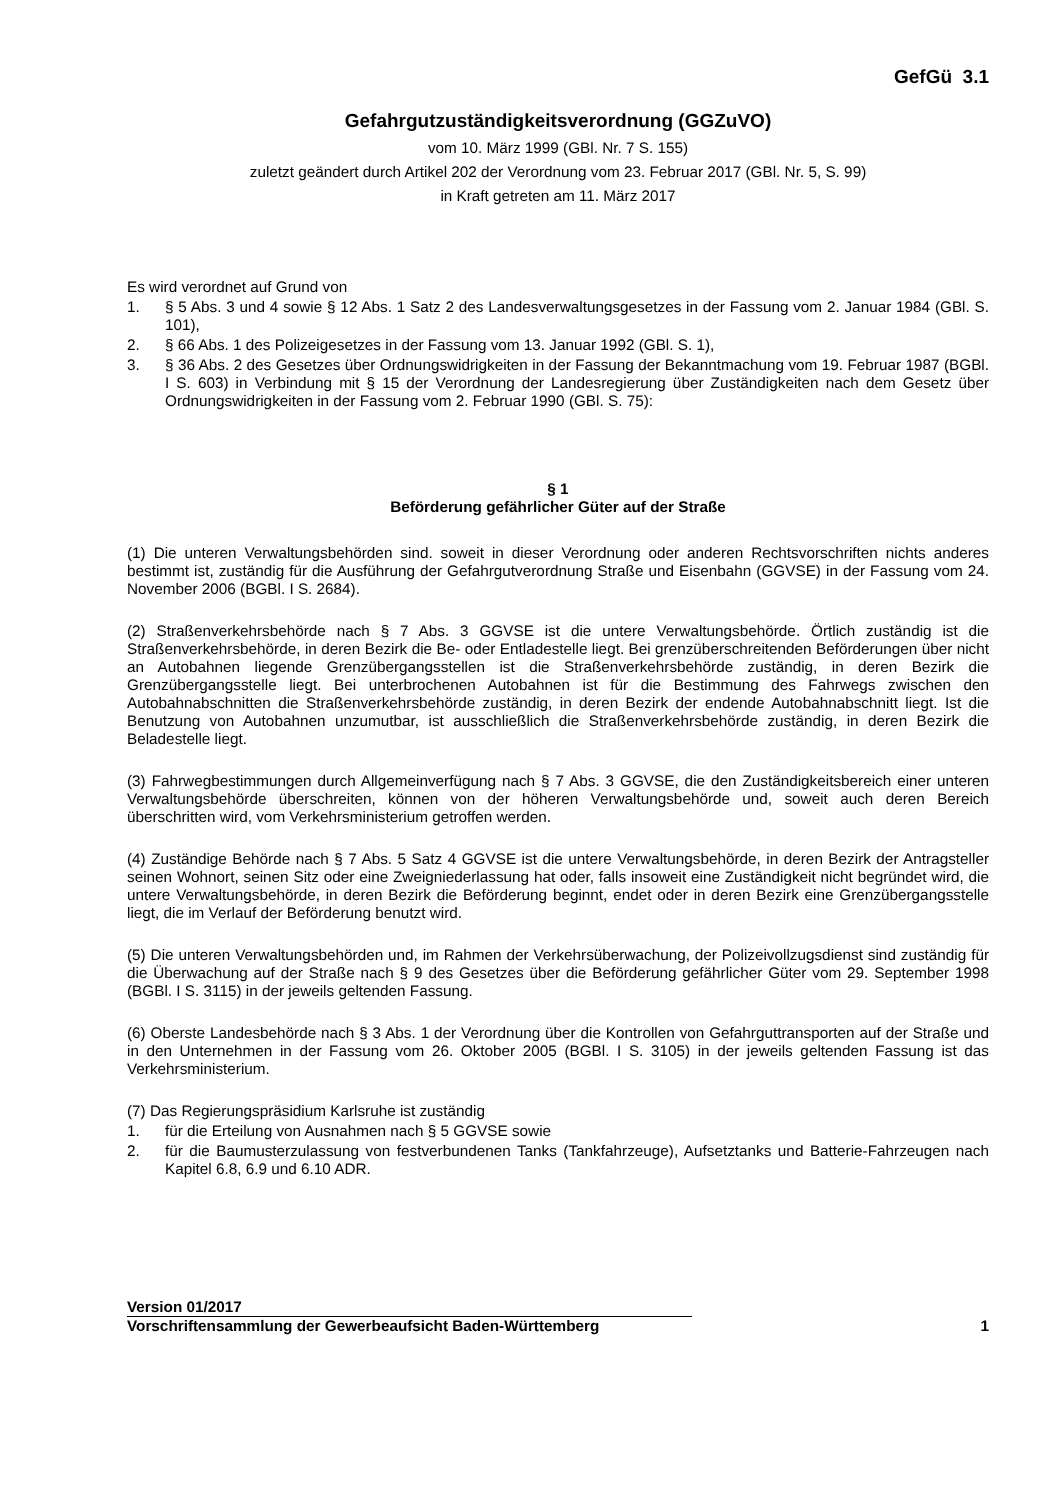GefGü 3.1
Gefahrgutzuständigkeitsverordnung (GGZuVO)
vom 10. März 1999 (GBl. Nr. 7 S. 155)
zuletzt geändert durch Artikel 202 der Verordnung vom 23. Februar 2017 (GBl. Nr. 5, S. 99)
in Kraft getreten am 11. März 2017
Es wird verordnet auf Grund von
1. § 5 Abs. 3 und 4 sowie § 12 Abs. 1 Satz 2 des Landesverwaltungsgesetzes in der Fassung vom 2. Januar 1984 (GBl. S. 101),
2. § 66 Abs. 1 des Polizeigesetzes in der Fassung vom 13. Januar 1992 (GBl. S. 1),
3. § 36 Abs. 2 des Gesetzes über Ordnungswidrigkeiten in der Fassung der Bekanntmachung vom 19. Februar 1987 (BGBl. I S. 603) in Verbindung mit § 15 der Verordnung der Landesregierung über Zuständigkeiten nach dem Gesetz über Ordnungswidrigkeiten in der Fassung vom 2. Februar 1990 (GBl. S. 75):
§ 1
Beförderung gefährlicher Güter auf der Straße
(1) Die unteren Verwaltungsbehörden sind. soweit in dieser Verordnung oder anderen Rechtsvorschriften nichts anderes bestimmt ist, zuständig für die Ausführung der Gefahrgutverordnung Straße und Eisenbahn (GGVSE) in der Fassung vom 24. November 2006 (BGBl. I S. 2684).
(2) Straßenverkehrsbehörde nach § 7 Abs. 3 GGVSE ist die untere Verwaltungsbehörde. Örtlich zuständig ist die Straßenverkehrsbehörde, in deren Bezirk die Be- oder Entladestelle liegt. Bei grenzüberschreitenden Beförderungen über nicht an Autobahnen liegende Grenzübergangsstellen ist die Straßenverkehrsbehörde zuständig, in deren Bezirk die Grenzübergangsstelle liegt. Bei unterbrochenen Autobahnen ist für die Bestimmung des Fahrwegs zwischen den Autobahnabschnitten die Straßenverkehrsbehörde zuständig, in deren Bezirk der endende Autobahnabschnitt liegt. Ist die Benutzung von Autobahnen unzumutbar, ist ausschließlich die Straßenverkehrsbehörde zuständig, in deren Bezirk die Beladestelle liegt.
(3) Fahrwegbestimmungen durch Allgemeinverfügung nach § 7 Abs. 3 GGVSE, die den Zuständigkeitsbereich einer unteren Verwaltungsbehörde überschreiten, können von der höheren Verwaltungsbehörde und, soweit auch deren Bereich überschritten wird, vom Verkehrsministerium getroffen werden.
(4) Zuständige Behörde nach § 7 Abs. 5 Satz 4 GGVSE ist die untere Verwaltungsbehörde, in deren Bezirk der Antragsteller seinen Wohnort, seinen Sitz oder eine Zweigniederlassung hat oder, falls insoweit eine Zuständigkeit nicht begründet wird, die untere Verwaltungsbehörde, in deren Bezirk die Beförderung beginnt, endet oder in deren Bezirk eine Grenzübergangsstelle liegt, die im Verlauf der Beförderung benutzt wird.
(5) Die unteren Verwaltungsbehörden und, im Rahmen der Verkehrsüberwachung, der Polizeivollzugsdienst sind zuständig für die Überwachung auf der Straße nach § 9 des Gesetzes über die Beförderung gefährlicher Güter vom 29. September 1998 (BGBl. I S. 3115) in der jeweils geltenden Fassung.
(6) Oberste Landesbehörde nach § 3 Abs. 1 der Verordnung über die Kontrollen von Gefahrguttransporten auf der Straße und in den Unternehmen in der Fassung vom 26. Oktober 2005 (BGBl. I S. 3105) in der jeweils geltenden Fassung ist das Verkehrsministerium.
(7) Das Regierungspräsidium Karlsruhe ist zuständig
1. für die Erteilung von Ausnahmen nach § 5 GGVSE sowie
2. für die Baumusterzulassung von festverbundenen Tanks (Tankfahrzeuge), Aufsetztanks und Batterie-Fahrzeugen nach Kapitel 6.8, 6.9 und 6.10 ADR.
Version 01/2017
Vorschriftensammlung der Gewerbeaufsicht Baden-Württemberg
1